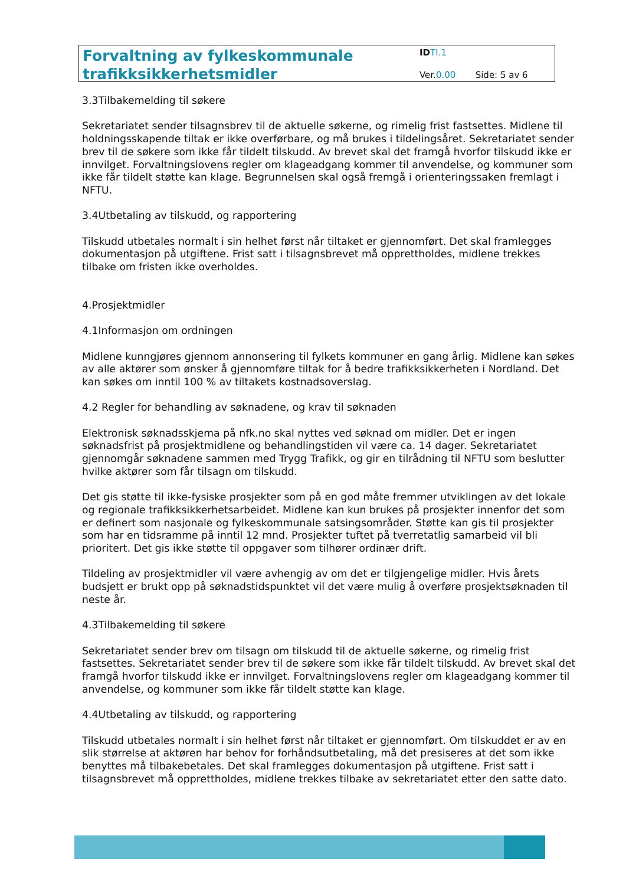Forvaltning av fylkeskommunale trafikksikkerhetsmidler
ID TI.1
Ver.0.00 Side: 5 av 6
3.3Tilbakemelding til søkere
Sekretariatet sender tilsagnsbrev til de aktuelle søkerne, og rimelig frist fastsettes. Midlene til holdningsskapende tiltak er ikke overførbare, og må brukes i tildelingsåret. Sekretariatet sender brev til de søkere som ikke får tildelt tilskudd. Av brevet skal det framgå hvorfor tilskudd ikke er innvilget. Forvaltningslovens regler om klageadgang kommer til anvendelse, og kommuner som ikke får tildelt støtte kan klage. Begrunnelsen skal også fremgå i orienteringssaken fremlagt i NFTU.
3.4Utbetaling av tilskudd, og rapportering
Tilskudd utbetales normalt i sin helhet først når tiltaket er gjennomført. Det skal framlegges dokumentasjon på utgiftene. Frist satt i tilsagnsbrevet må opprettholdes, midlene trekkes tilbake om fristen ikke overholdes.
4.Prosjektmidler
4.1Informasjon om ordningen
Midlene kunngjøres gjennom annonsering til fylkets kommuner en gang årlig. Midlene kan søkes av alle aktører som ønsker å gjennomføre tiltak for å bedre trafikksikkerheten i Nordland. Det kan søkes om inntil 100 % av tiltakets kostnadsoverslag.
4.2 Regler for behandling av søknadene, og krav til søknaden
Elektronisk søknadsskjema på nfk.no skal nyttes ved søknad om midler. Det er ingen søknadsfrist på prosjektmidlene og behandlingstiden vil være ca. 14 dager. Sekretariatet gjennomgår søknadene sammen med Trygg Trafikk, og gir en tilrådning til NFTU som beslutter hvilke aktører som får tilsagn om tilskudd.
Det gis støtte til ikke-fysiske prosjekter som på en god måte fremmer utviklingen av det lokale og regionale trafikksikkerhetsarbeidet. Midlene kan kun brukes på prosjekter innenfor det som er definert som nasjonale og fylkeskommunale satsingsområder. Støtte kan gis til prosjekter som har en tidsramme på inntil 12 mnd. Prosjekter tuftet på tverretatlig samarbeid vil bli prioritert. Det gis ikke støtte til oppgaver som tilhører ordinær drift.
Tildeling av prosjektmidler vil være avhengig av om det er tilgjengelige midler. Hvis årets budsjett er brukt opp på søknadstidspunktet vil det være mulig å overføre prosjektsøknaden til neste år.
4.3Tilbakemelding til søkere
Sekretariatet sender brev om tilsagn om tilskudd til de aktuelle søkerne, og rimelig frist fastsettes. Sekretariatet sender brev til de søkere som ikke får tildelt tilskudd. Av brevet skal det framgå hvorfor tilskudd ikke er innvilget. Forvaltningslovens regler om klageadgang kommer til anvendelse, og kommuner som ikke får tildelt støtte kan klage.
4.4Utbetaling av tilskudd, og rapportering
Tilskudd utbetales normalt i sin helhet først når tiltaket er gjennomført. Om tilskuddet er av en slik størrelse at aktøren har behov for forhåndsutbetaling, må det presiseres at det som ikke benyttes må tilbakebetales. Det skal framlegges dokumentasjon på utgiftene. Frist satt i tilsagnsbrevet må opprettholdes, midlene trekkes tilbake av sekretariatet etter den satte dato.